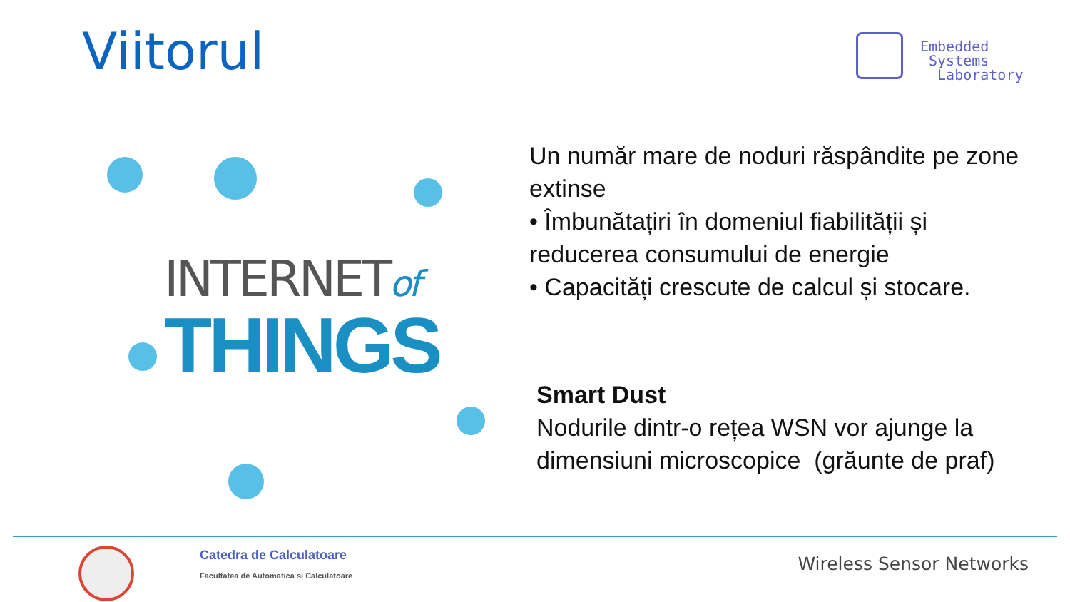Viitorul
Embedded
Systems
Laboratory
INTERNETof
THINGS
Un număr mare de noduri răspândite pe zone extinse
• Îmbunătațiri în domeniul fiabilității și reducerea consumului de energie
• Capacități crescute de calcul și stocare.
Smart Dust
Nodurile dintr-o rețea WSN vor ajunge la dimensiuni microscopice (grăunte de praf)
Catedra de Calculatoare
Facultatea de Automatica si Calculatoare
Wireless Sensor Networks